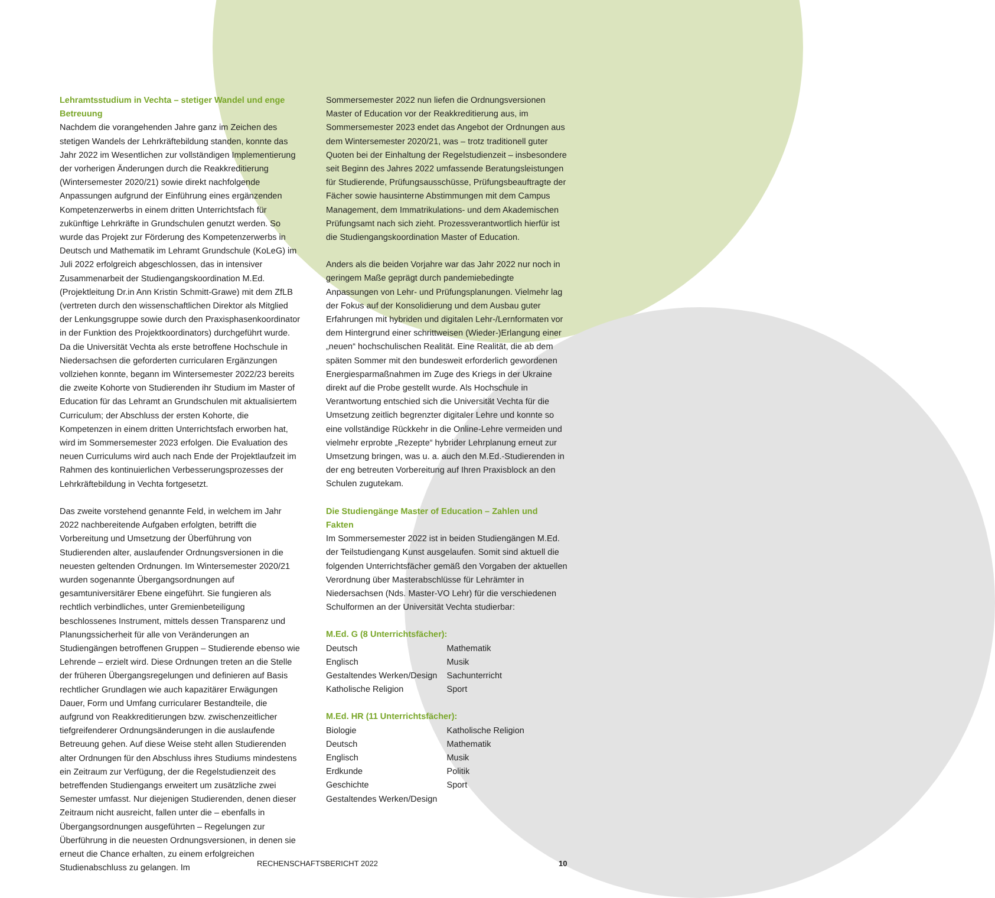Lehramtsstudium in Vechta – stetiger Wandel und enge Betreuung
Nachdem die vorangehenden Jahre ganz im Zeichen des stetigen Wandels der Lehrkräftebildung standen, konnte das Jahr 2022 im Wesentlichen zur vollständigen Implementierung der vorherigen Änderungen durch die Reakkreditierung (Wintersemester 2020/21) sowie direkt nachfolgende Anpassungen aufgrund der Einführung eines ergänzenden Kompetenzerwerbs in einem dritten Unterrichtsfach für zukünftige Lehrkräfte in Grundschulen genutzt werden. So wurde das Projekt zur Förderung des Kompetenzerwerbs in Deutsch und Mathematik im Lehramt Grundschule (KoLeG) im Juli 2022 erfolgreich abgeschlossen, das in intensiver Zusammenarbeit der Studiengangskoordination M.Ed. (Projektleitung Dr.in Ann Kristin Schmitt-Grawe) mit dem ZfLB (vertreten durch den wissenschaftlichen Direktor als Mitglied der Lenkungsgruppe sowie durch den Praxisphasenkoordinator in der Funktion des Projektkoordinators) durchgeführt wurde. Da die Universität Vechta als erste betroffene Hochschule in Niedersachsen die geforderten curricularen Ergänzungen vollziehen konnte, begann im Wintersemester 2022/23 bereits die zweite Kohorte von Studierenden ihr Studium im Master of Education für das Lehramt an Grundschulen mit aktualisiertem Curriculum; der Abschluss der ersten Kohorte, die Kompetenzen in einem dritten Unterrichtsfach erworben hat, wird im Sommersemester 2023 erfolgen. Die Evaluation des neuen Curriculums wird auch nach Ende der Projektlaufzeit im Rahmen des kontinuierlichen Verbesserungsprozesses der Lehrkräftebildung in Vechta fortgesetzt.
Das zweite vorstehend genannte Feld, in welchem im Jahr 2022 nachbereitende Aufgaben erfolgten, betrifft die Vorbereitung und Umsetzung der Überführung von Studierenden alter, auslaufender Ordnungsversionen in die neuesten geltenden Ordnungen. Im Wintersemester 2020/21 wurden sogenannte Übergangsordnungen auf gesamtuniversitärer Ebene eingeführt. Sie fungieren als rechtlich verbindliches, unter Gremienbeteiligung beschlossenes Instrument, mittels dessen Transparenz und Planungssicherheit für alle von Veränderungen an Studiengängen betroffenen Gruppen – Studierende ebenso wie Lehrende – erzielt wird. Diese Ordnungen treten an die Stelle der früheren Übergangsregelungen und definieren auf Basis rechtlicher Grundlagen wie auch kapazitärer Erwägungen Dauer, Form und Umfang curricularer Bestandteile, die aufgrund von Reakkreditierungen bzw. zwischenzeitlicher tiefgreifenderer Ordnungsänderungen in die auslaufende Betreuung gehen. Auf diese Weise steht allen Studierenden alter Ordnungen für den Abschluss ihres Studiums mindestens ein Zeitraum zur Verfügung, der die Regelstudienzeit des betreffenden Studiengangs erweitert um zusätzliche zwei Semester umfasst. Nur diejenigen Studierenden, denen dieser Zeitraum nicht ausreicht, fallen unter die – ebenfalls in Übergangsordnungen ausgeführten – Regelungen zur Überführung in die neuesten Ordnungsversionen, in denen sie erneut die Chance erhalten, zu einem erfolgreichen Studienabschluss zu gelangen. Im
Sommersemester 2022 nun liefen die Ordnungsversionen Master of Education vor der Reakkreditierung aus, im Sommersemester 2023 endet das Angebot der Ordnungen aus dem Wintersemester 2020/21, was – trotz traditionell guter Quoten bei der Einhaltung der Regelstudienzeit – insbesondere seit Beginn des Jahres 2022 umfassende Beratungsleistungen für Studierende, Prüfungsausschüsse, Prüfungsbeauftragte der Fächer sowie hausinterne Abstimmungen mit dem Campus Management, dem Immatrikulations- und dem Akademischen Prüfungsamt nach sich zieht. Prozessverantwortlich hierfür ist die Studiengangskoordination Master of Education.
Anders als die beiden Vorjahre war das Jahr 2022 nur noch in geringem Maße geprägt durch pandemiebedingte Anpassungen von Lehr- und Prüfungsplanungen. Vielmehr lag der Fokus auf der Konsolidierung und dem Ausbau guter Erfahrungen mit hybriden und digitalen Lehr-/Lernformaten vor dem Hintergrund einer schrittweisen (Wieder-)Erlangung einer „neuen“ hochschulischen Realität. Eine Realität, die ab dem späten Sommer mit den bundesweit erforderlich gewordenen Energiesparmaßnahmen im Zuge des Kriegs in der Ukraine direkt auf die Probe gestellt wurde. Als Hochschule in Verantwortung entschied sich die Universität Vechta für die Umsetzung zeitlich begrenzter digitaler Lehre und konnte so eine vollständige Rückkehr in die Online-Lehre vermeiden und vielmehr erprobte „Rezepte“ hybrider Lehrplanung erneut zur Umsetzung bringen, was u. a. auch den M.Ed.-Studierenden in der eng betreuten Vorbereitung auf Ihren Praxisblock an den Schulen zugutekam.
Die Studiengänge Master of Education – Zahlen und Fakten
Im Sommersemester 2022 ist in beiden Studiengängen M.Ed. der Teilstudiengang Kunst ausgelaufen. Somit sind aktuell die folgenden Unterrichtsfächer gemäß den Vorgaben der aktuellen Verordnung über Masterabschlüsse für Lehrämter in Niedersachsen (Nds. Master-VO Lehr) für die verschiedenen Schulformen an der Universität Vechta studierbar:
M.Ed. G (8 Unterrichtsfächer):
| Deutsch | Mathematik |
| Englisch | Musik |
| Gestaltendes Werken/Design | Sachunterricht |
| Katholische Religion | Sport |
M.Ed. HR (11 Unterrichtsfächer):
| Biologie | Katholische Religion |
| Deutsch | Mathematik |
| Englisch | Musik |
| Erdkunde | Politik |
| Geschichte | Sport |
| Gestaltendes Werken/Design | |
RECHENSCHAFTSBERICHT 2022 10